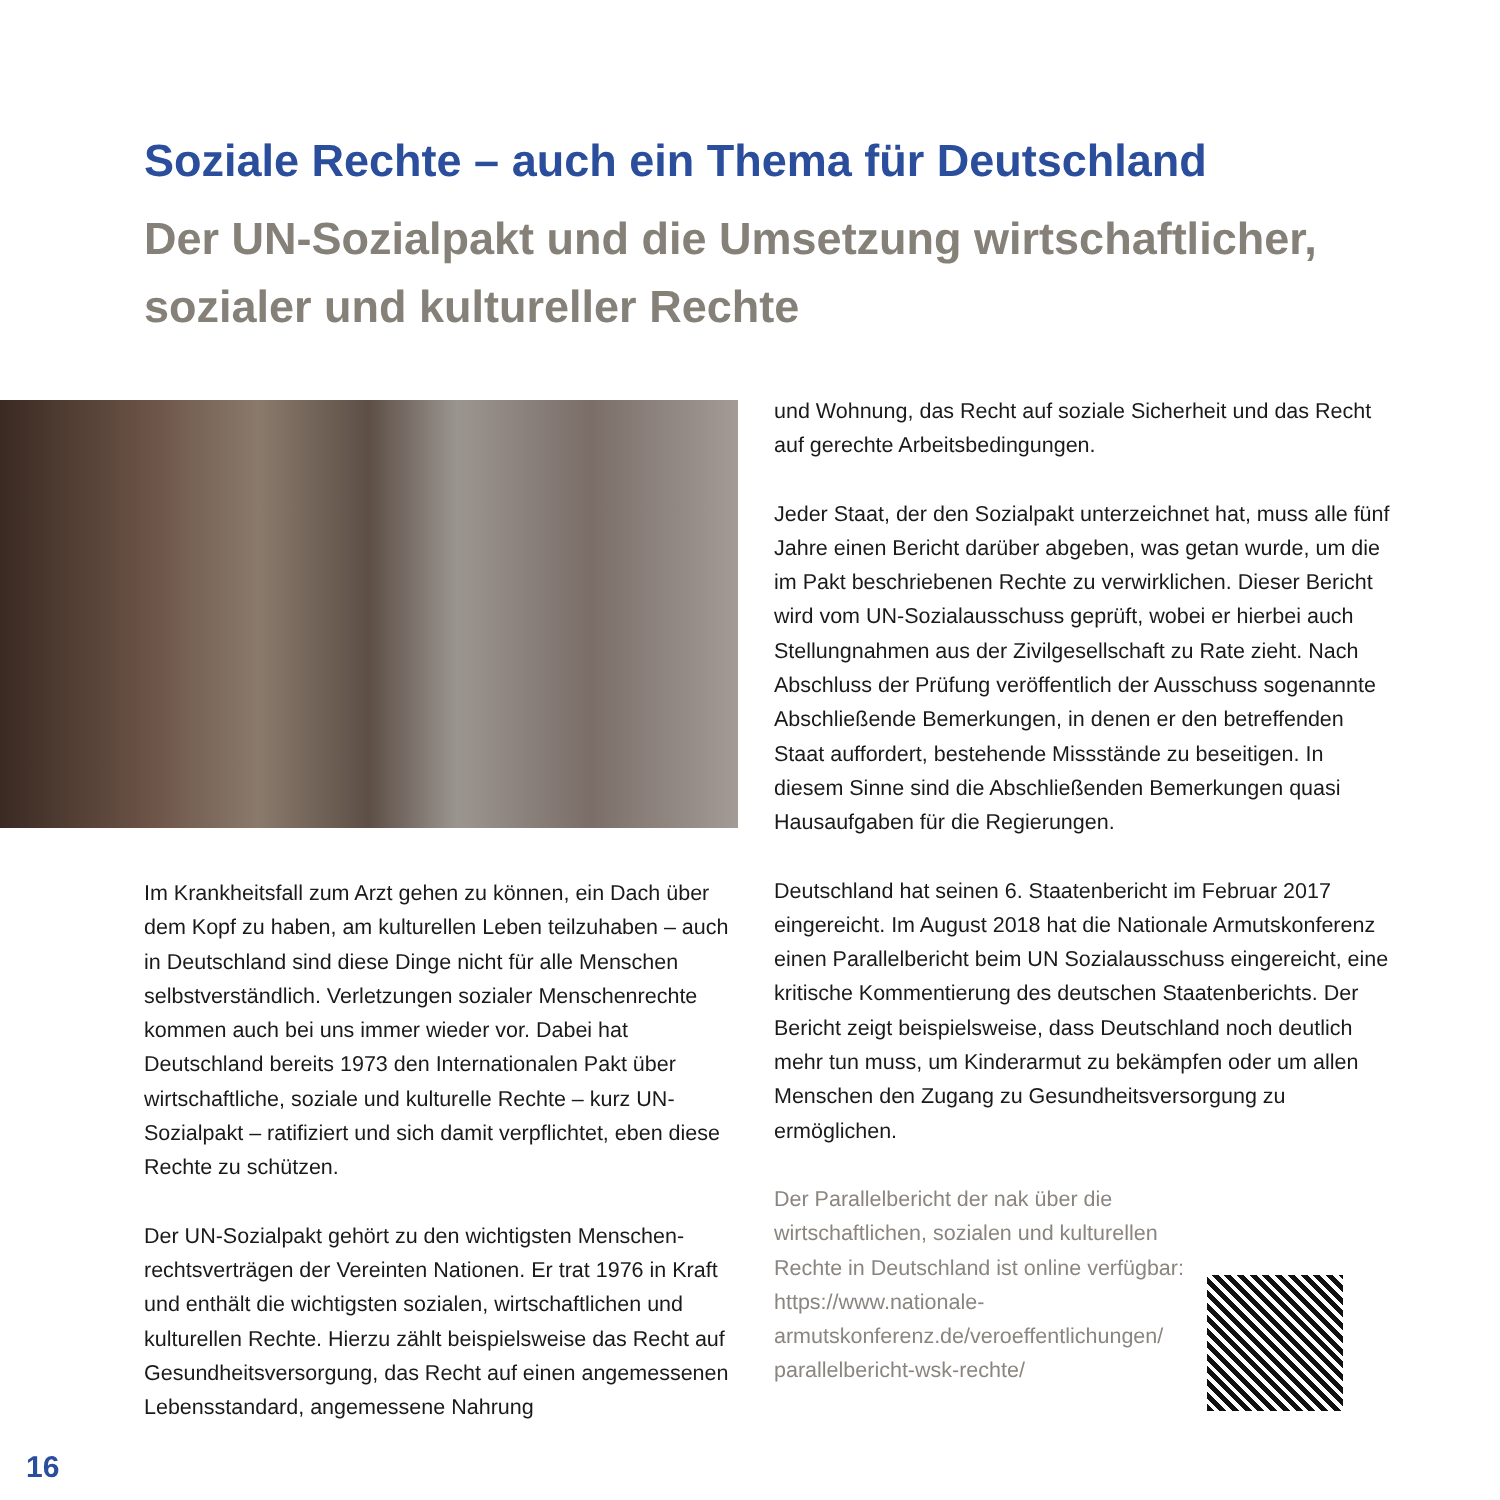Soziale Rechte – auch ein Thema für Deutschland
Der UN-Sozialpakt und die Umsetzung wirtschaftlicher, sozialer und kultureller Rechte
Im Krankheitsfall zum Arzt gehen zu können, ein Dach über dem Kopf zu haben, am kulturellen Leben teilzu­haben – auch in Deutschland sind diese Dinge nicht für alle Menschen selbstverständlich. Verletzungen sozialer Menschenrechte kommen auch bei uns immer wieder vor. Dabei hat Deutschland bereits 1973 den Internationalen Pakt über wirtschaftliche, soziale und kulturelle Rechte – kurz UN-Sozialpakt – ratifiziert und sich damit verpflichtet, eben diese Rechte zu schützen.
Der UN-Sozialpakt gehört zu den wichtigsten Menschen­rechtsverträgen der Vereinten Nationen. Er trat 1976 in Kraft und enthält die wichtigsten sozialen, wirtschaftlichen und kulturellen Rechte. Hierzu zählt beispielsweise das Recht auf Gesundheitsversorgung, das Recht auf einen angemessenen Lebensstandard, angemessene Nahrung
und Wohnung, das Recht auf soziale Sicherheit und das Recht auf gerechte Arbeitsbedingungen.
Jeder Staat, der den Sozialpakt unterzeichnet hat, muss alle fünf Jahre einen Bericht darüber abgeben, was getan wurde, um die im Pakt beschriebenen Rechte zu ver­wirklichen. Dieser Bericht wird vom UN-Sozialausschuss geprüft, wobei er hierbei auch Stellungnahmen aus der Zi­vilgesellschaft zu Rate zieht. Nach Abschluss der Prüfung veröffentlich der Ausschuss sogenannte Abschließende Bemerkungen, in denen er den betreffenden Staat auf­fordert, bestehende Missstände zu beseitigen. In diesem Sinne sind die Abschließenden Bemerkungen quasi Haus­aufgaben für die Regierungen.
Deutschland hat seinen 6. Staatenbericht im Februar 2017 eingereicht. Im August 2018 hat die Nationale Armutskon­ferenz einen Parallelbericht beim UN Sozialausschuss eingereicht, eine kritische Kommentierung des deutschen Staatenberichts. Der Bericht zeigt beispielsweise, dass Deutschland noch deutlich mehr tun muss, um Kinderar­mut zu bekämpfen oder um allen Menschen den Zugang zu Gesundheitsversorgung zu ermöglichen.
Der Parallelbericht der nak über die wirtschaftlichen, sozialen und kultu­rellen Rechte in Deutschland ist online verfügbar: https://www.nationale-armutskonferenz.de/veroeffentlichungen/ parallelbericht-wsk-rechte/
16